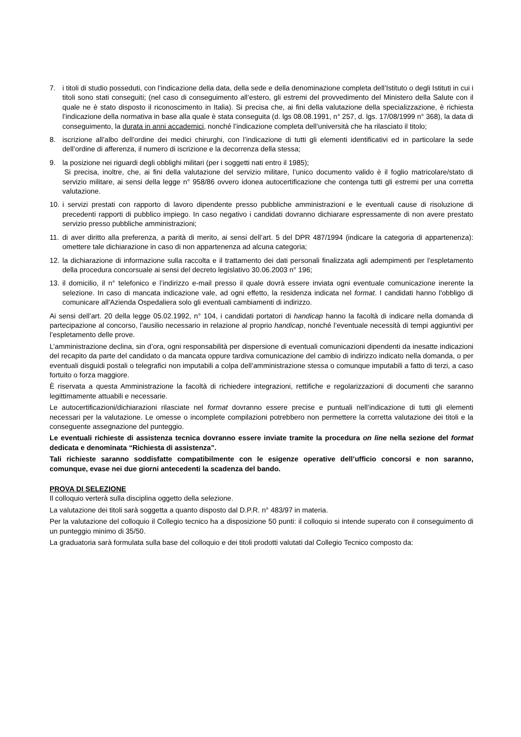7. i titoli di studio posseduti, con l’indicazione della data, della sede e della denominazione completa dell’Istituto o degli Istituti in cui i titoli sono stati conseguiti; (nel caso di conseguimento all’estero, gli estremi del provvedimento del Ministero della Salute con il quale ne è stato disposto il riconoscimento in Italia). Si precisa che, ai fini della valutazione della specializzazione, è richiesta l’indicazione della normativa in base alla quale è stata conseguita (d. lgs 08.08.1991, n° 257, d. lgs. 17/08/1999 n° 368), la data di conseguimento, la durata in anni accademici, nonché l’indicazione completa dell’università che ha rilasciato il titolo;
8. iscrizione all’albo dell’ordine dei medici chirurghi, con l’indicazione di tutti gli elementi identificativi ed in particolare la sede dell’ordine di afferenza, il numero di iscrizione e la decorrenza della stessa;
9. la posizione nei riguardi degli obblighi militari (per i soggetti nati entro il 1985);
Si precisa, inoltre, che, ai fini della valutazione del servizio militare, l’unico documento valido è il foglio matricolare/stato di servizio militare, ai sensi della legge n° 958/86 ovvero idonea autocertificazione che contenga tutti gli estremi per una corretta valutazione.
10. i servizi prestati con rapporto di lavoro dipendente presso pubbliche amministrazioni e le eventuali cause di risoluzione di precedenti rapporti di pubblico impiego. In caso negativo i candidati dovranno dichiarare espressamente di non avere prestato servizio presso pubbliche amministrazioni;
11. di aver diritto alla preferenza, a parità di merito, ai sensi dell’art. 5 del DPR 487/1994 (indicare la categoria di appartenenza): omettere tale dichiarazione in caso di non appartenenza ad alcuna categoria;
12. la dichiarazione di informazione sulla raccolta e il trattamento dei dati personali finalizzata agli adempimenti per l’espletamento della procedura concorsuale ai sensi del decreto legislativo 30.06.2003 n° 196;
13. il domicilio, il n° telefonico e l’indirizzo e-mail presso il quale dovrà essere inviata ogni eventuale comunicazione inerente la selezione. In caso di mancata indicazione vale, ad ogni effetto, la residenza indicata nel format. I candidati hanno l'obbligo di comunicare all'Azienda Ospedaliera solo gli eventuali cambiamenti di indirizzo.
Ai sensi dell’art. 20 della legge 05.02.1992, n° 104, i candidati portatori di handicap hanno la facoltà di indicare nella domanda di partecipazione al concorso, l’ausilio necessario in relazione al proprio handicap, nonché l’eventuale necessità di tempi aggiuntivi per l’espletamento delle prove.
L’amministrazione declina, sin d’ora, ogni responsabilità per dispersione di eventuali comunicazioni dipendenti da inesatte indicazioni del recapito da parte del candidato o da mancata oppure tardiva comunicazione del cambio di indirizzo indicato nella domanda, o per eventuali disguidi postali o telegrafici non imputabili a colpa dell’amministrazione stessa o comunque imputabili a fatto di terzi, a caso fortuito o forza maggiore.
È riservata a questa Amministrazione la facoltà di richiedere integrazioni, rettifiche e regolarizzazioni di documenti che saranno legittimamente attuabili e necessarie.
Le autocertificazioni/dichiarazioni rilasciate nel format dovranno essere precise e puntuali nell’indicazione di tutti gli elementi necessari per la valutazione. Le omesse o incomplete compilazioni potrebbero non permettere la corretta valutazione dei titoli e la conseguente assegnazione del punteggio.
Le eventuali richieste di assistenza tecnica dovranno essere inviate tramite la procedura on line nella sezione del format dedicata e denominata “Richiesta di assistenza”.
Tali richieste saranno soddisfatte compatibilmente con le esigenze operative dell’ufficio concorsi e non saranno, comunque, evase nei due giorni antecedenti la scadenza del bando.
PROVA DI SELEZIONE
Il colloquio verterà sulla disciplina oggetto della selezione.
La valutazione dei titoli sarà soggetta a quanto disposto dal D.P.R. n° 483/97 in materia.
Per la valutazione del colloquio il Collegio tecnico ha a disposizione 50 punti: il colloquio si intende superato con il conseguimento di un punteggio minimo di 35/50.
La graduatoria sarà formulata sulla base del colloquio e dei titoli prodotti valutati dal Collegio Tecnico composto da: